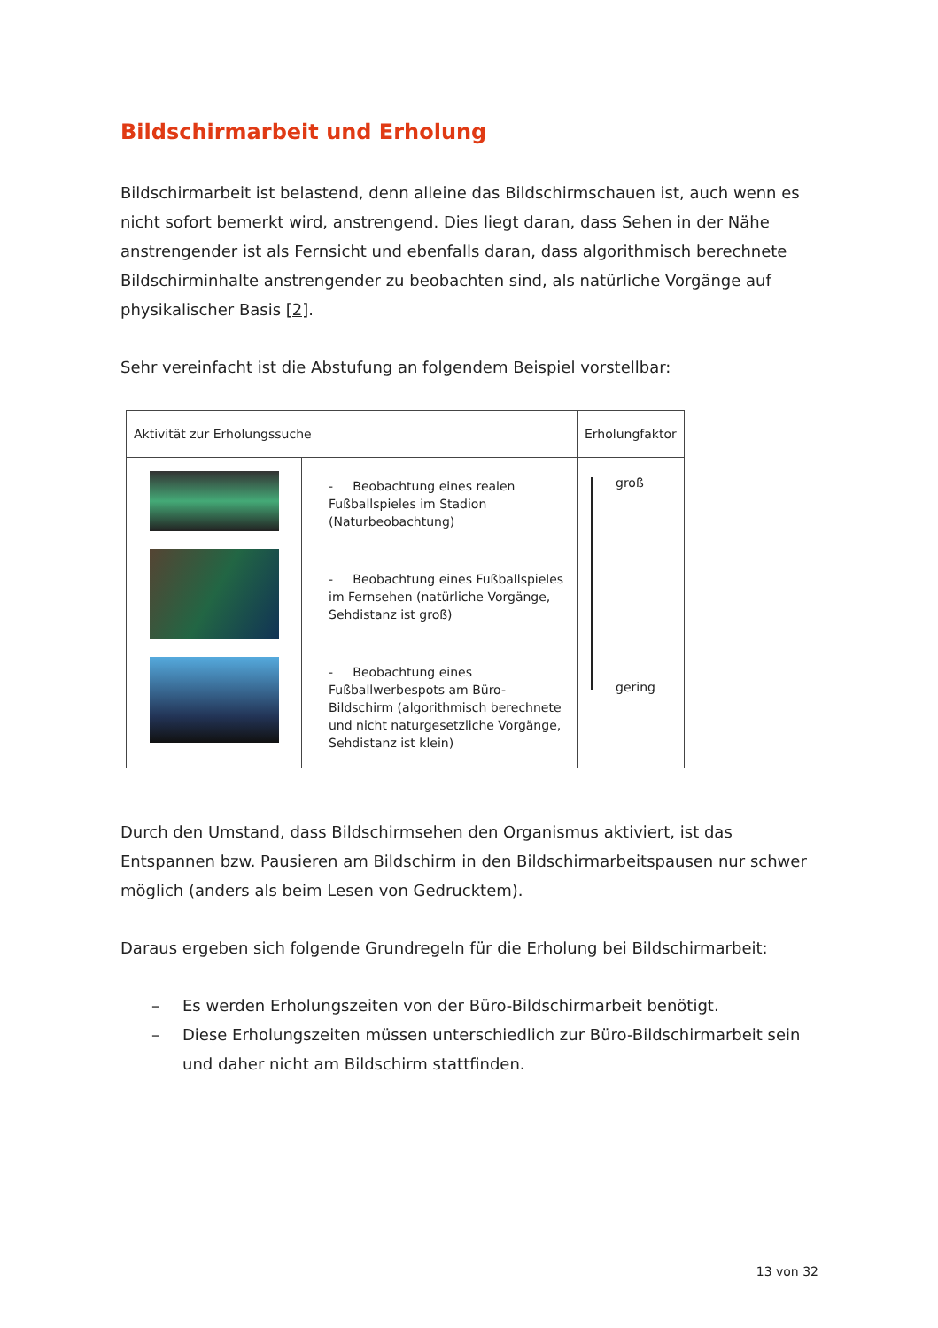Bildschirmarbeit und Erholung
Bildschirmarbeit ist belastend, denn alleine das Bildschirmschauen ist, auch wenn es nicht sofort bemerkt wird, anstrengend. Dies liegt daran, dass Sehen in der Nähe anstrengender ist als Fernsicht und ebenfalls daran, dass algorithmisch berechnete Bildschirminhalte anstrengender zu beobachten sind, als natürliche Vorgänge auf physikalischer Basis [2].
Sehr vereinfacht ist die Abstufung an folgendem Beispiel vorstellbar:
| Aktivität zur Erholungssuche | | Erholungfaktor |
| --- | --- | --- |
| | - Beobachtung eines realen Fußballspieles im Stadion (Naturbeobachtung) - Beobachtung eines Fußballspieles im Fernsehen (natürliche Vorgänge, Sehdistanz ist groß) - Beobachtung eines Fußballwerbespots am Büro-Bildschirm (algorithmisch berechnete und nicht naturgesetzliche Vorgänge, Sehdistanz ist klein) | groß gering |
Durch den Umstand, dass Bildschirmsehen den Organismus aktiviert, ist das Entspannen bzw. Pausieren am Bildschirm in den Bildschirmarbeitspausen nur schwer möglich (anders als beim Lesen von Gedrucktem).
Daraus ergeben sich folgende Grundregeln für die Erholung bei Bildschirmarbeit:
– Es werden Erholungszeiten von der Büro-Bildschirmarbeit benötigt.
– Diese Erholungszeiten müssen unterschiedlich zur Büro-Bildschirmarbeit sein und daher nicht am Bildschirm stattfinden.
13 von 32